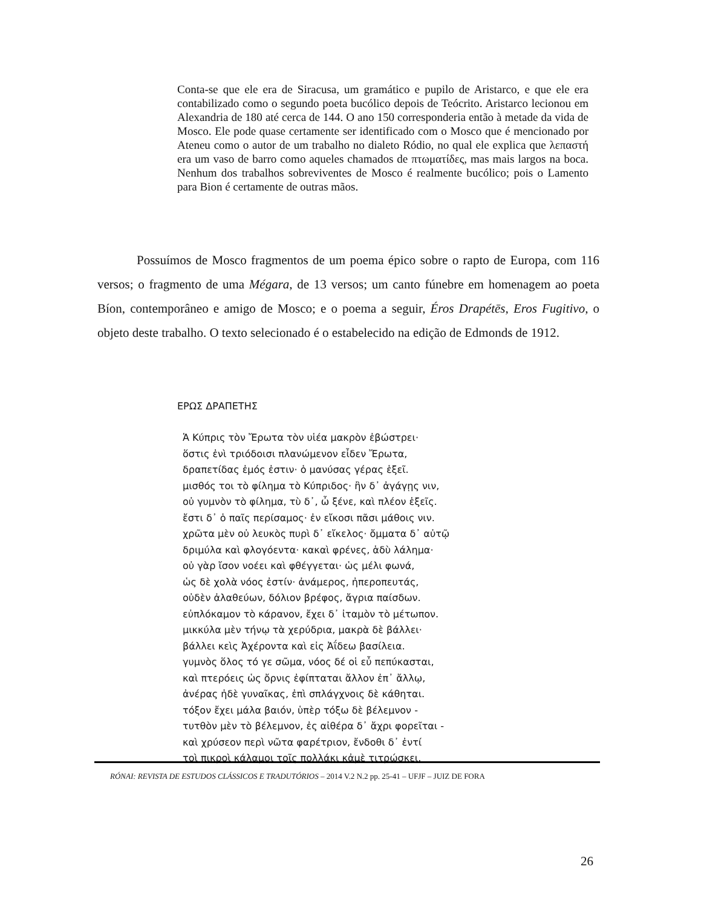Conta-se que ele era de Siracusa, um gramático e pupilo de Aristarco, e que ele era contabilizado como o segundo poeta bucólico depois de Teócrito. Aristarco lecionou em Alexandria de 180 até cerca de 144. O ano 150 corresponderia então à metade da vida de Mosco. Ele pode quase certamente ser identificado com o Mosco que é mencionado por Ateneu como o autor de um trabalho no dialeto Ródio, no qual ele explica que λεπαστή era um vaso de barro como aqueles chamados de πτωματίδες, mas mais largos na boca. Nenhum dos trabalhos sobreviventes de Mosco é realmente bucólico; pois o Lamento para Bion é certamente de outras mãos.
Possuímos de Mosco fragmentos de um poema épico sobre o rapto de Europa, com 116 versos; o fragmento de uma Mégara, de 13 versos; um canto fúnebre em homenagem ao poeta Bíon, contemporâneo e amigo de Mosco; e o poema a seguir, Éros Drapétēs, Eros Fugitivo, o objeto deste trabalho. O texto selecionado é o estabelecido na edição de Edmonds de 1912.
ΕΡΩΣ ΔΡΑΠΕΤΗΣ
Ἁ Κύπρις τὸν Ἔρωτα τὸν υἱέα μακρὸν ἐβώστρει·
ὅστις ἐνὶ τριόδοισι πλανώμενον εἶδεν Ἔρωτα,
δραπετίδας ἐμός ἐστιν· ὁ μανύσας γέρας ἑξεῖ.
μισθός τοι τὸ φίλημα τὸ Κύπριδος· ἢν δ᾽ ἀγάγῃς νιν,
οὐ γυμνὸν τὸ φίλημα, τὺ δ᾽, ὦ ξένε, καὶ πλέον ἑξεῖς.
ἔστι δ᾽ ὁ παῖς περίσαμος· ἐν εἴκοσι πᾶσι μάθοις νιν.
χρῶτα μὲν οὐ λευκὸς πυρὶ δ᾽ εἴκελος· ὄμματα δ᾽ αὐτῷ
δριμύλα καὶ φλογόεντα· κακαὶ φρένες, ἁδὺ λάλημα·
οὐ γὰρ ἴσον νοέει καὶ φθέγγεται· ὡς μέλι φωνά,
ὡς δὲ χολὰ νόος ἐστίν· ἀνάμερος, ἠπεροπευτάς,
οὐδὲν ἀλαθεύων, δόλιον βρέφος, ἄγρια παίσδων.
εὐπλόκαμον τὸ κάρανον, ἔχει δ᾽ ἰταμὸν τὸ μέτωπον.
μικκύλα μὲν τήνῳ τὰ χερύδρια, μακρὰ δὲ βάλλει·
βάλλει κεὶς Ἀχέροντα καὶ εἰς Ἀΐδεω βασίλεια.
γυμνὸς ὅλος τό γε σῶμα, νόος δέ οἱ εὖ πεπύκασται,
καὶ πτερόεις ὡς ὄρνις ἐφίπταται ἄλλον ἐπ᾽ ἄλλῳ,
ἀνέρας ἠδὲ γυναῖκας, ἐπὶ σπλάγχνοις δὲ κάθηται.
τόξον ἔχει μάλα βαιόν, ὑπὲρ τόξω δὲ βέλεμνον -
τυτθὸν μὲν τὸ βέλεμνον, ἐς αἰθέρα δ᾽ ἄχρι φορεῖται -
καὶ χρύσεον περὶ νῶτα φαρέτριον, ἔνδοθι δ᾽ ἐντί
τοὶ πικροὶ κάλαμοι τοῖς πολλάκι κἀμὲ τιτρώσκει.
RÓNAI: REVISTA DE ESTUDOS CLÁSSICOS E TRADUTÓRIOS – 2014 V.2 N.2 pp. 25-41 – UFJF – JUIZ DE FORA
26